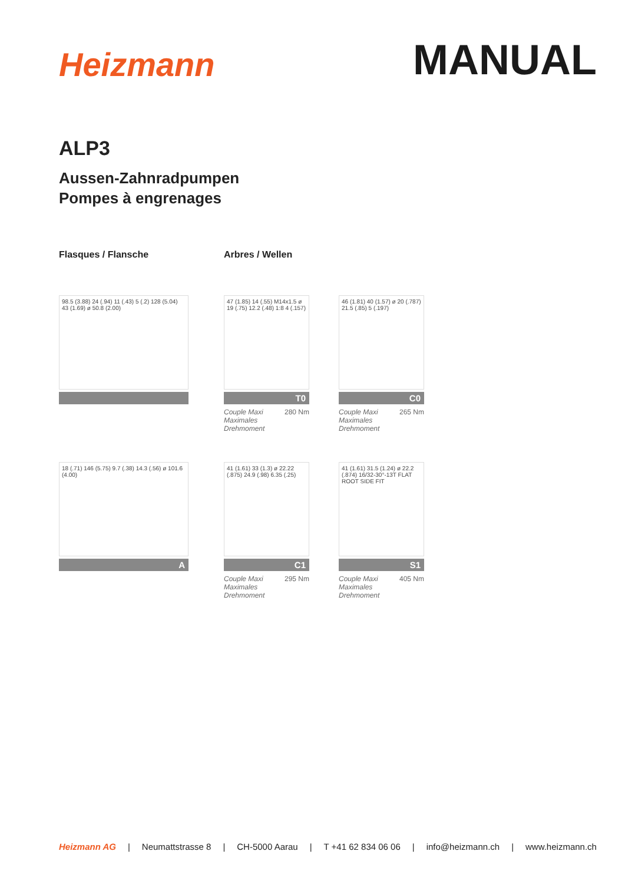Heizmann
MANUAL
ALP3
Aussen-Zahnradpumpen
Pompes à engrenages
Flasques / Flansche Arbres / Wellen
98.5 (3.88) 24 (.94) 11 (.43) 5 (.2) 128 (5.04) 43 (1.69) ø 50.8 (2.00)
47 (1.85) 14 (.55) M14x1.5 ø 19 (.75) 12.2 (.48) 1:8 4 (.157)
T0
Couple Maxi
Maximales
Drehmoment 280 Nm
46 (1.81) 40 (1.57) ø 20 (.787) 21.5 (.85) 5 (.197)
C0
Couple Maxi
Maximales
Drehmoment 265 Nm
18 (.71) 146 (5.75) 9.7 (.38) 14.3 (.56) ø 101.6 (4.00)
A
41 (1.61) 33 (1.3) ø 22.22 (.875) 24.9 (.98) 6.35 (.25)
C1
Couple Maxi
Maximales
Drehmoment 295 Nm
41 (1.61) 31.5 (1.24) ø 22.2 (.874) 16/32-30°-13T FLAT ROOT SIDE FIT
S1
Couple Maxi
Maximales
Drehmoment 405 Nm
Heizmann AG | Neumattstrasse 8 | CH-5000 Aarau | T +41 62 834 06 06 | info@heizmann.ch | www.heizmann.ch